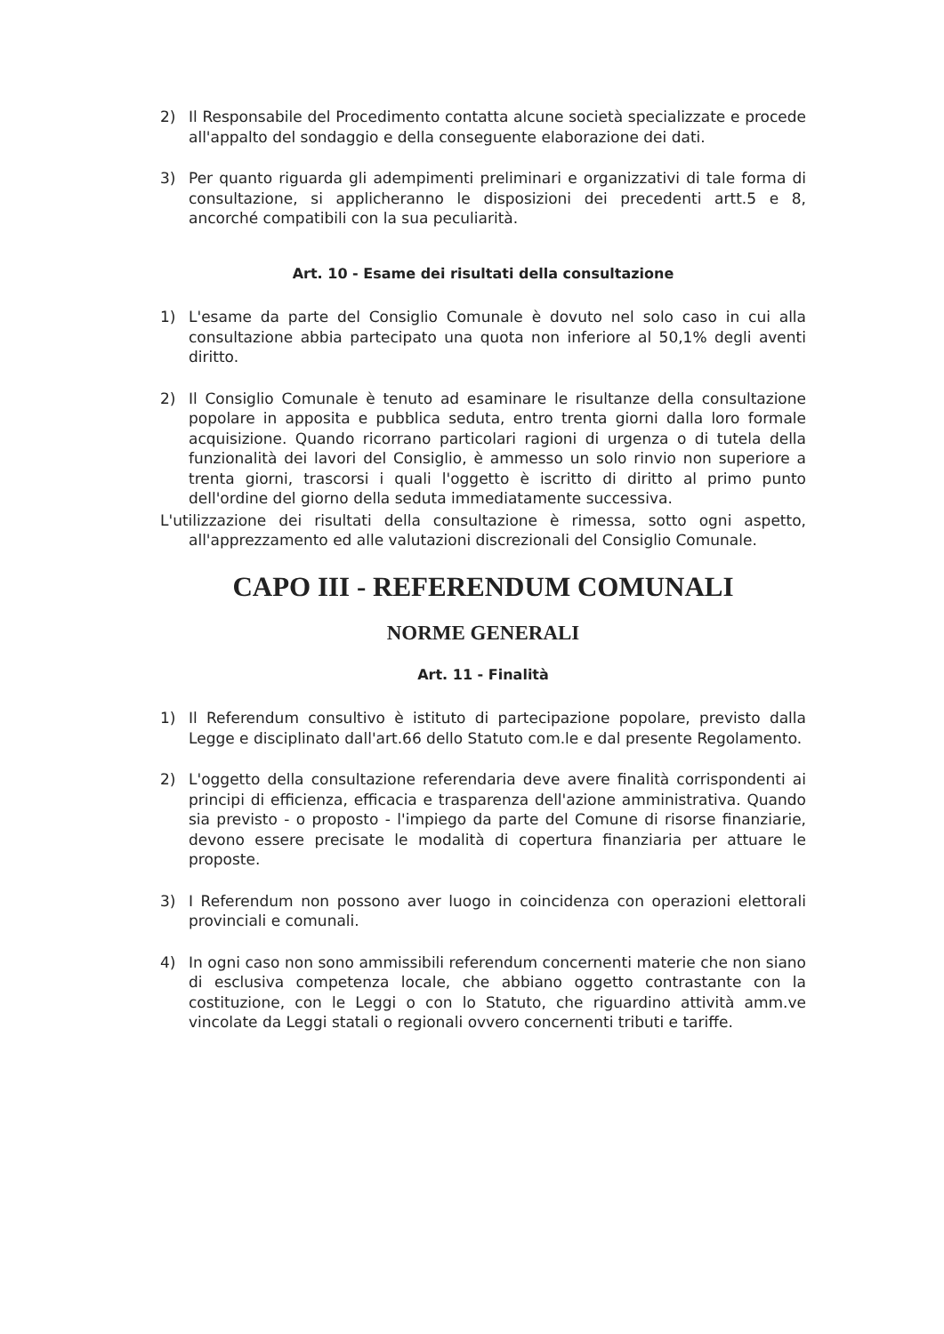2) Il Responsabile del Procedimento contatta alcune società specializzate e procede all'appalto del sondaggio e della conseguente elaborazione dei dati.
3) Per quanto riguarda gli adempimenti preliminari e organizzativi di tale forma di consultazione, si applicheranno le disposizioni dei precedenti artt.5 e 8, ancorché compatibili con la sua peculiarità.
Art. 10 - Esame dei risultati della consultazione
1) L'esame da parte del Consiglio Comunale è dovuto nel solo caso in cui alla consultazione abbia partecipato una quota non inferiore al 50,1% degli aventi diritto.
2) Il Consiglio Comunale è tenuto ad esaminare le risultanze della consultazione popolare in apposita e pubblica seduta, entro trenta giorni dalla loro formale acquisizione. Quando ricorrano particolari ragioni di urgenza o di tutela della funzionalità dei lavori del Consiglio, è ammesso un solo rinvio non superiore a trenta giorni, trascorsi i quali l'oggetto è iscritto di diritto al primo punto dell'ordine del giorno della seduta immediatamente successiva.
L'utilizzazione dei risultati della consultazione è rimessa, sotto ogni aspetto, all'apprezzamento ed alle valutazioni discrezionali del Consiglio Comunale.
CAPO III - REFERENDUM COMUNALI
NORME GENERALI
Art. 11 - Finalità
1) Il Referendum consultivo è istituto di partecipazione popolare, previsto dalla Legge e disciplinato dall'art.66 dello Statuto com.le e dal presente Regolamento.
2) L'oggetto della consultazione referendaria deve avere finalità corrispondenti ai principi di efficienza, efficacia e trasparenza dell'azione amministrativa. Quando sia previsto - o proposto - l'impiego da parte del Comune di risorse finanziarie, devono essere precisate le modalità di copertura finanziaria per attuare le proposte.
3) I Referendum non possono aver luogo in coincidenza con operazioni elettorali provinciali e comunali.
4) In ogni caso non sono ammissibili referendum concernenti materie che non siano di esclusiva competenza locale, che abbiano oggetto contrastante con la costituzione, con le Leggi o con lo Statuto, che riguardino attività amm.ve vincolate da Leggi statali o regionali ovvero concernenti tributi e tariffe.